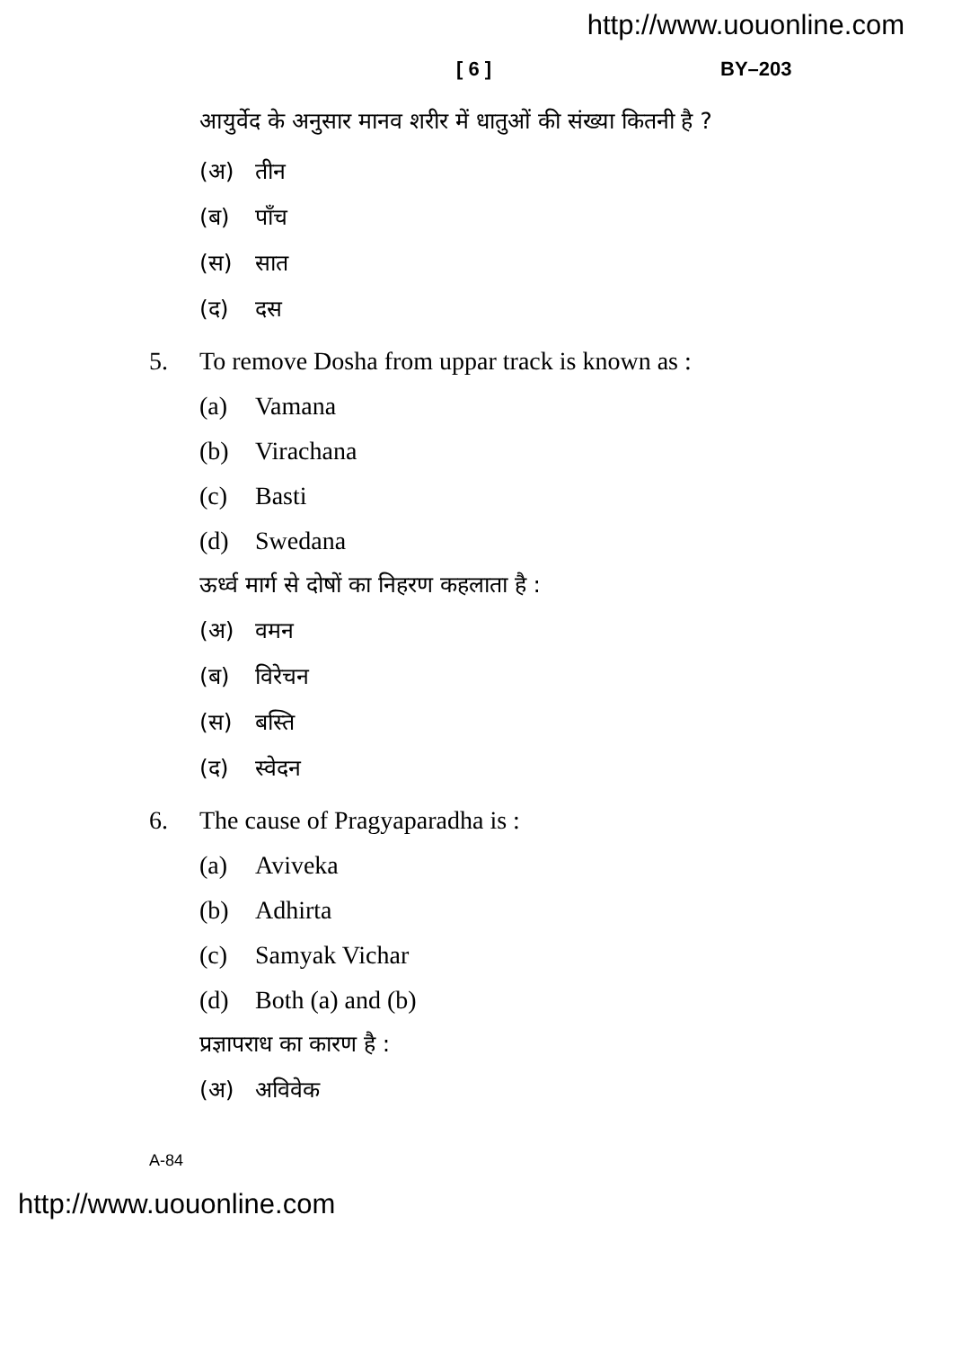http://www.uouonline.com
[ 6 ] BY–203
आयुर्वेद के अनुसार मानव शरीर में धातुओं की संख्या कितनी है ?
(अ) तीन
(ब) पाँच
(स) सात
(द) दस
5. To remove Dosha from uppar track is known as :
(a) Vamana
(b) Virachana
(c) Basti
(d) Swedana
ऊर्ध्व मार्ग से दोषों का निहरण कहलाता है :
(अ) वमन
(ब) विरेचन
(स) बस्ति
(द) स्वेदन
6. The cause of Pragyaparadha is :
(a) Aviveka
(b) Adhirta
(c) Samyak Vichar
(d) Both (a) and (b)
प्रज्ञापराध का कारण है :
(अ) अविवेक
A-84
http://www.uouonline.com